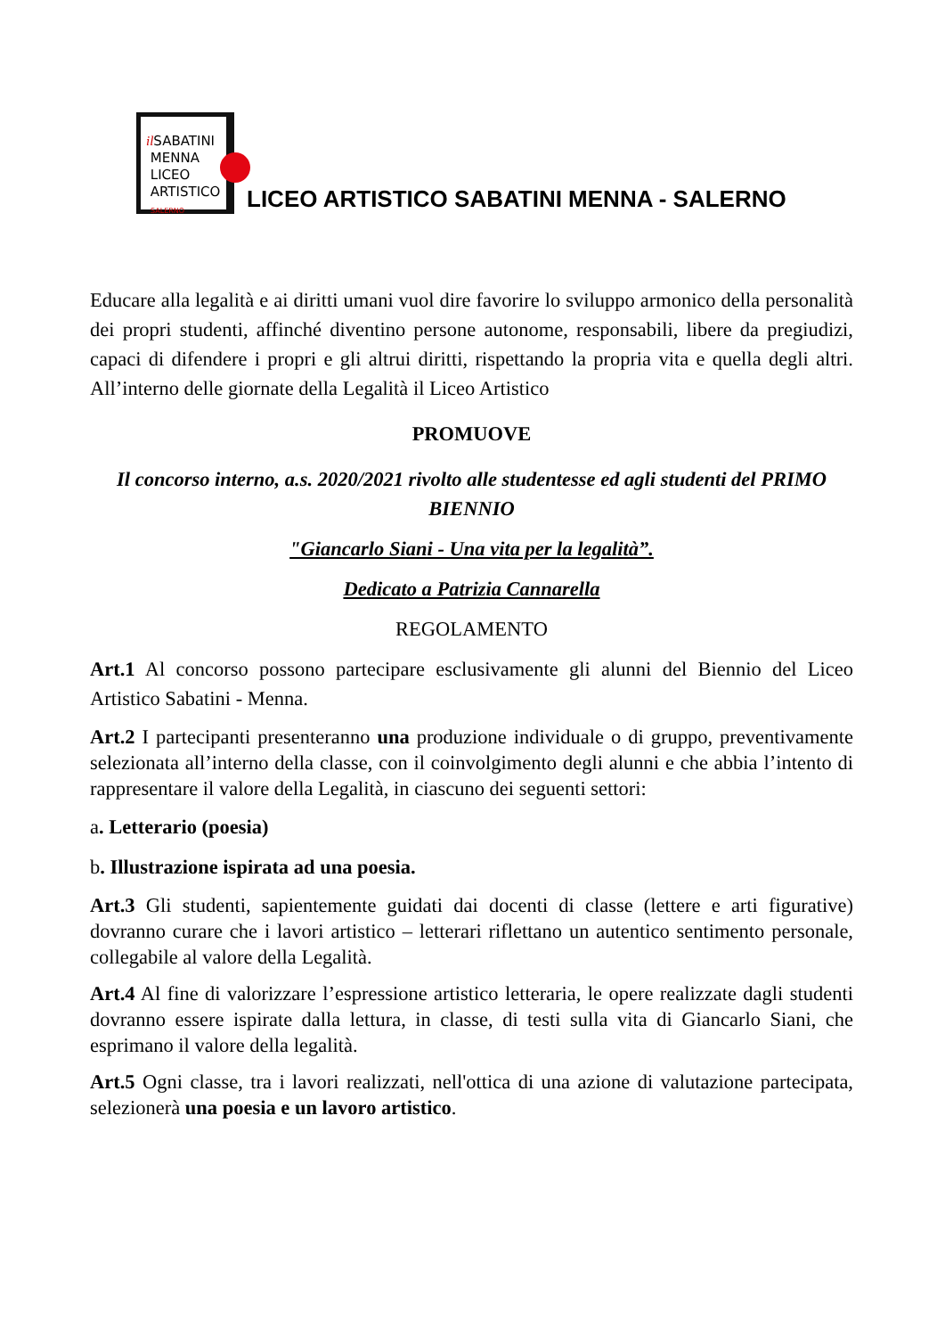il SABATINI
MENNA
LICEO
ARTISTICO
SALERNO
LICEO ARTISTICO SABATINI MENNA - SALERNO
Educare alla legalità e ai diritti umani vuol dire favorire lo sviluppo armonico della personalità dei propri studenti, affinché diventino persone autonome, responsabili, libere da pregiudizi, capaci di difendere i propri e gli altrui diritti, rispettando la propria vita e quella degli altri. All’interno delle giornate della Legalità il Liceo Artistico
PROMUOVE
Il concorso interno, a.s. 2020/2021 rivolto alle studentesse ed agli studenti del PRIMO BIENNIO
"Giancarlo Siani - Una vita per la legalità”.
Dedicato a Patrizia Cannarella
REGOLAMENTO
Art.1 Al concorso possono partecipare esclusivamente gli alunni del Biennio del Liceo Artistico Sabatini - Menna.
Art.2 I partecipanti presenteranno una produzione individuale o di gruppo, preventivamente selezionata all’interno della classe, con il coinvolgimento degli alunni e che abbia l’intento di rappresentare il valore della Legalità, in ciascuno dei seguenti settori:
a. Letterario (poesia)
b. Illustrazione ispirata ad una poesia.
Art.3 Gli studenti, sapientemente guidati dai docenti di classe (lettere e arti figurative) dovranno curare che i lavori artistico – letterari riflettano un autentico sentimento personale, collegabile al valore della Legalità.
Art.4 Al fine di valorizzare l’espressione artistico letteraria, le opere realizzate dagli studenti dovranno essere ispirate dalla lettura, in classe, di testi sulla vita di Giancarlo Siani, che esprimano il valore della legalità.
Art.5 Ogni classe, tra i lavori realizzati, nell'ottica di una azione di valutazione partecipata, selezionerà una poesia e un lavoro artistico.